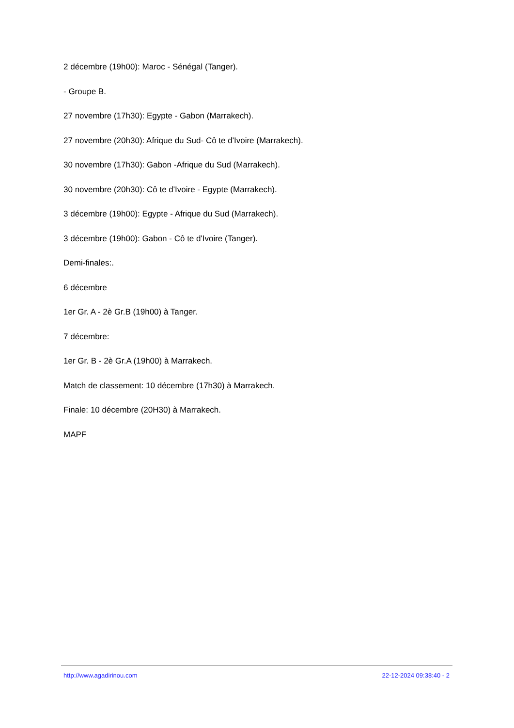2 décembre (19h00): Maroc - Sénégal (Tanger).
- Groupe B.
27 novembre (17h30): Egypte - Gabon (Marrakech).
27 novembre (20h30): Afrique du Sud- Cô te d'Ivoire (Marrakech).
30 novembre (17h30): Gabon -Afrique du Sud (Marrakech).
30 novembre (20h30): Cô te d'Ivoire - Egypte (Marrakech).
3 décembre (19h00): Egypte - Afrique du Sud (Marrakech).
3 décembre (19h00): Gabon - Cô te d'Ivoire (Tanger).
Demi-finales:.
6 décembre
1er Gr. A - 2è Gr.B (19h00) à Tanger.
7 décembre:
1er Gr. B - 2è Gr.A (19h00) à Marrakech.
Match de classement: 10 décembre (17h30) à Marrakech.
Finale: 10 décembre (20H30) à Marrakech.
MAPF
http://www.agadirinou.com 22-12-2024 09:38:40 - 2